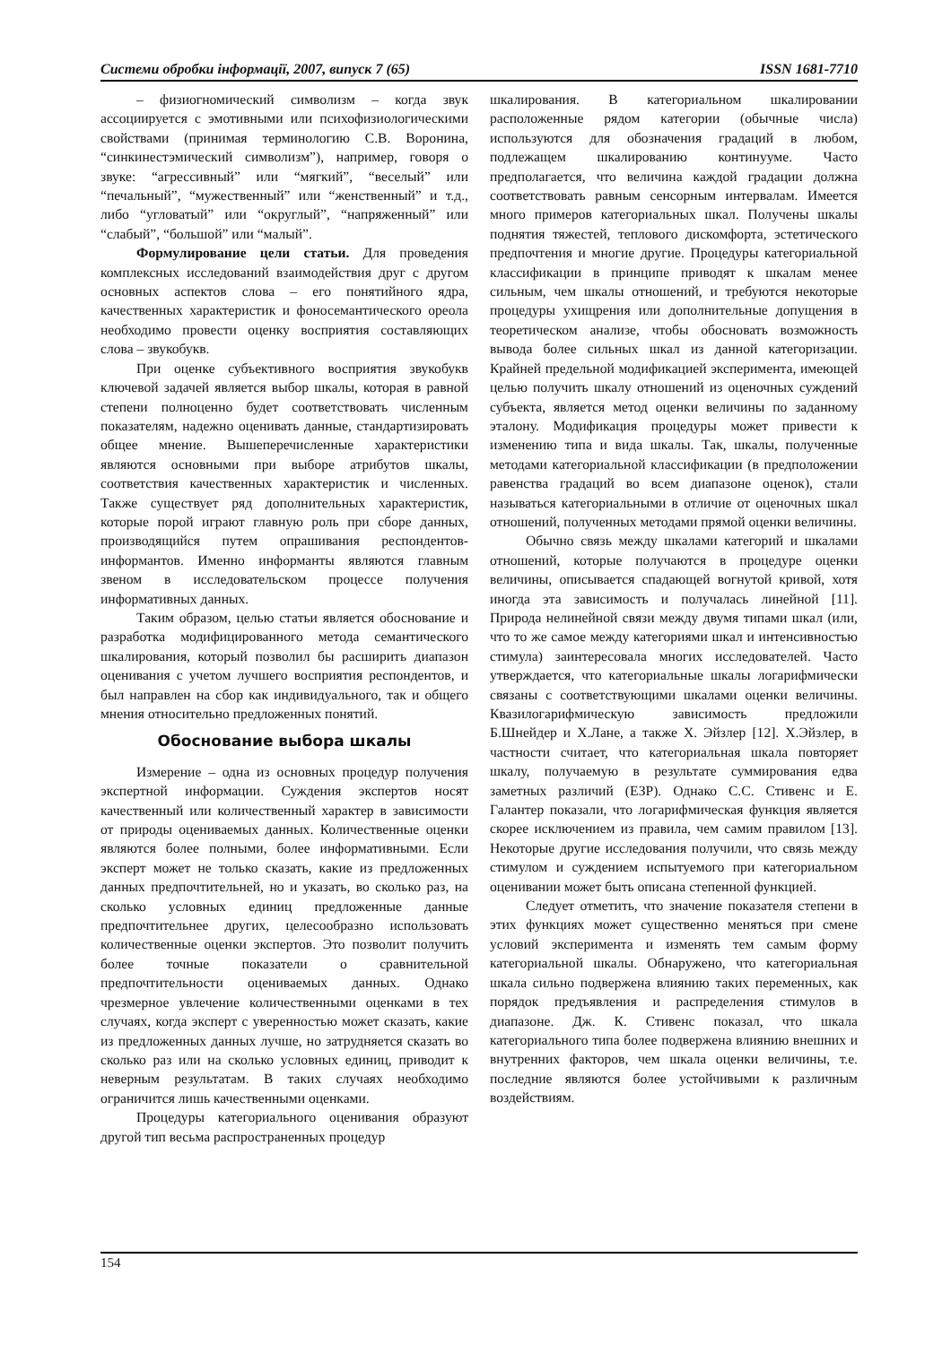Системи обробки інформації, 2007, випуск 7 (65) ISSN 1681-7710
– физиогномический символизм – когда звук ассоциируется с эмотивными или психофизиологическими свойствами (принимая терминологию С.В. Воронина, “синкинестэмический символизм”), например, говоря о звуке: “агрессивный” или “мягкий”, “веселый” или “печальный”, “мужественный” или “женственный” и т.д., либо “угловатый” или “округлый”, “напряженный” или “слабый”, “большой” или “малый”.
Формулирование цели статьи. Для проведения комплексных исследований взаимодействия друг с другом основных аспектов слова – его понятийного ядра, качественных характеристик и фоносемантического ореола необходимо провести оценку восприятия составляющих слова – звукобукв.
При оценке субъективного восприятия звукобукв ключевой задачей является выбор шкалы, которая в равной степени полноценно будет соответствовать численным показателям, надежно оценивать данные, стандартизировать общее мнение. Вышеперечисленные характеристики являются основными при выборе атрибутов шкалы, соответствия качественных характеристик и численных. Также существует ряд дополнительных характеристик, которые порой играют главную роль при сборе данных, производящийся путем опрашивания респондентов-информантов. Именно информанты являются главным звеном в исследовательском процессе получения информативных данных.
Таким образом, целью статьи является обоснование и разработка модифицированного метода семантического шкалирования, который позволил бы расширить диапазон оценивания с учетом лучшего восприятия респондентов, и был направлен на сбор как индивидуального, так и общего мнения относительно предложенных понятий.
Обоснование выбора шкалы
Измерение – одна из основных процедур получения экспертной информации. Суждения экспертов носят качественный или количественный характер в зависимости от природы оцениваемых данных. Количественные оценки являются более полными, более информативными. Если эксперт может не только сказать, какие из предложенных данных предпочтительней, но и указать, во сколько раз, на сколько условных единиц предложенные данные предпочтительнее других, целесообразно использовать количественные оценки экспертов. Это позволит получить более точные показатели о сравнительной предпочтительности оцениваемых данных. Однако чрезмерное увлечение количественными оценками в тех случаях, когда эксперт с уверенностью может сказать, какие из предложенных данных лучше, но затрудняется сказать во сколько раз или на сколько условных единиц, приводит к неверным результатам. В таких случаях необходимо ограничится лишь качественными оценками.
Процедуры категориального оценивания образуют другой тип весьма распространенных процедур
шкалирования. В категориальном шкалировании расположенные рядом категории (обычные числа) используются для обозначения градаций в любом, подлежащем шкалированию континууме. Часто предполагается, что величина каждой градации должна соответствовать равным сенсорным интервалам. Имеется много примеров категориальных шкал. Получены шкалы поднятия тяжестей, теплового дискомфорта, эстетического предпочтения и многие другие. Процедуры категориальной классификации в принципе приводят к шкалам менее сильным, чем шкалы отношений, и требуются некоторые процедуры ухищрения или дополнительные допущения в теоретическом анализе, чтобы обосновать возможность вывода более сильных шкал из данной категоризации. Крайней предельной модификацией эксперимента, имеющей целью получить шкалу отношений из оценочных суждений субъекта, является метод оценки величины по заданному эталону. Модификация процедуры может привести к изменению типа и вида шкалы. Так, шкалы, полученные методами категориальной классификации (в предположении равенства градаций во всем диапазоне оценок), стали называться категориальными в отличие от оценочных шкал отношений, полученных методами прямой оценки величины.
Обычно связь между шкалами категорий и шкалами отношений, которые получаются в процедуре оценки величины, описывается спадающей вогнутой кривой, хотя иногда эта зависимость и получалась линейной [11]. Природа нелинейной связи между двумя типами шкал (или, что то же самое между категориями шкал и интенсивностью стимула) заинтересовала многих исследователей. Часто утверждается, что категориальные шкалы логарифмически связаны с соответствующими шкалами оценки величины. Квазилогарифмическую зависимость предложили Б.Шнейдер и Х.Лане, а также Х. Эйзлер [12]. Х.Эйзлер, в частности считает, что категориальная шкала повторяет шкалу, получаемую в результате суммирования едва заметных различий (ЕЗР). Однако С.С. Стивенс и Е. Галантер показали, что логарифмическая функция является скорее исключением из правила, чем самим правилом [13]. Некоторые другие исследования получили, что связь между стимулом и суждением испытуемого при категориальном оценивании может быть описана степенной функцией.
Следует отметить, что значение показателя степени в этих функциях может существенно меняться при смене условий эксперимента и изменять тем самым форму категориальной шкалы. Обнаружено, что категориальная шкала сильно подвержена влиянию таких переменных, как порядок предъявления и распределения стимулов в диапазоне. Дж. К. Стивенс показал, что шкала категориального типа более подвержена влиянию внешних и внутренних факторов, чем шкала оценки величины, т.е. последние являются более устойчивыми к различным воздействиям.
154